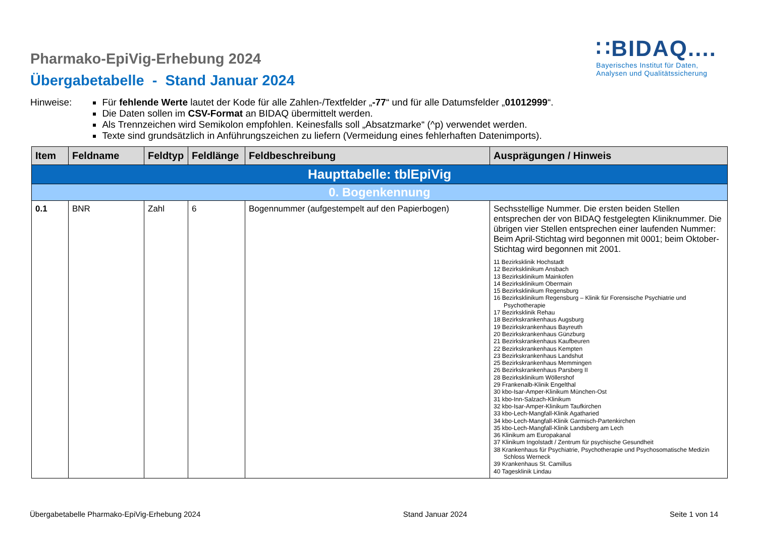Pharmako-EpiVig-Erhebung 2024
Übergabetabelle - Stand Januar 2024
∷BIDAQ....
Bayerisches Institut für Daten,
Analysen und Qualitätssicherung
Hinweise: Für fehlende Werte lautet der Kode für alle Zahlen-/Textfelder „-77“ und für alle Datumsfelder „01012999“.
Die Daten sollen im CSV-Format an BIDAQ übermittelt werden.
Als Trennzeichen wird Semikolon empfohlen. Keinesfalls soll „Absatzmarke“ (^p) verwendet werden.
Texte sind grundsätzlich in Anführungszeichen zu liefern (Vermeidung eines fehlerhaften Datenimports).
| Item | Feldname | Feldtyp | Feldlänge | Feldbeschreibung | Ausprägungen / Hinweis |
| --- | --- | --- | --- | --- | --- |
| Haupttabelle: tblEpiVig | | | | | |
| 0. Bogenkennung | | | | | |
| 0.1 | BNR | Zahl | 6 | Bogennummer (aufgestempelt auf den Papierbogen) | Sechsstellige Nummer. Die ersten beiden Stellen entsprechen der von BIDAQ festgelegten Kliniknummer. Die übrigen vier Stellen entsprechen einer laufenden Nummer: Beim April-Stichtag wird begonnen mit 0001; beim Oktober-Stichtag wird begonnen mit 2001. 11 Bezirksklinik Hochstadt 12 Bezirksklinikum Ansbach 13 Bezirksklinikum Mainkofen 14 Bezirksklinikum Obermain 15 Bezirksklinikum Regensburg 16 Bezirksklinikum Regensburg – Klinik für Forensische Psychiatrie und Psychotherapie 17 Bezirksklinik Rehau 18 Bezirkskrankenhaus Augsburg 19 Bezirkskrankenhaus Bayreuth 20 Bezirkskrankenhaus Günzburg 21 Bezirkskrankenhaus Kaufbeuren 22 Bezirkskrankenhaus Kempten 23 Bezirkskrankenhaus Landshut 25 Bezirkskrankenhaus Memmingen 26 Bezirkskrankenhaus Parsberg II 28 Bezirksklinikum Wöllershof 29 Frankenalb-Klinik Engelthal 30 kbo-Isar-Amper-Klinikum München-Ost 31 kbo-Inn-Salzach-Klinikum 32 kbo-Isar-Amper-Klinikum Taufkirchen 33 kbo-Lech-Mangfall-Klinik Agatharied 34 kbo-Lech-Mangfall-Klinik Garmisch-Partenkirchen 35 kbo-Lech-Mangfall-Klinik Landsberg am Lech 36 Klinikum am Europakanal 37 Klinikum Ingolstadt / Zentrum für psychische Gesundheit 38 Krankenhaus für Psychiatrie, Psychotherapie und Psychosomatische Medizin Schloss Werneck 39 Krankenhaus St. Camillus 40 Tagesklinik Lindau |
Übergabetabelle Pharmako-EpiVig-Erhebung 2024 Stand Januar 2024 Seite 1 von 14